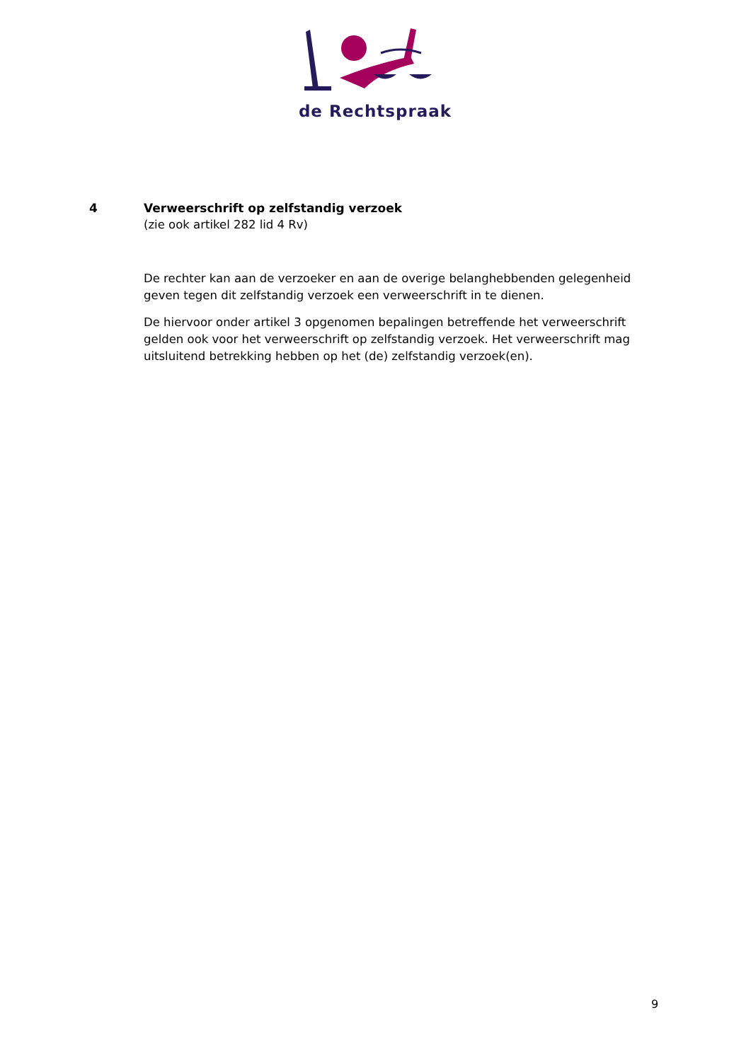de Rechtspraak
4 Verweerschrift op zelfstandig verzoek
(zie ook artikel 282 lid 4 Rv)
De rechter kan aan de verzoeker en aan de overige belanghebbenden gelegenheid geven tegen dit zelfstandig verzoek een verweerschrift in te dienen.
De hiervoor onder artikel 3 opgenomen bepalingen betreffende het verweerschrift gelden ook voor het verweerschrift op zelfstandig verzoek. Het verweerschrift mag uitsluitend betrekking hebben op het (de) zelfstandig verzoek(en).
9